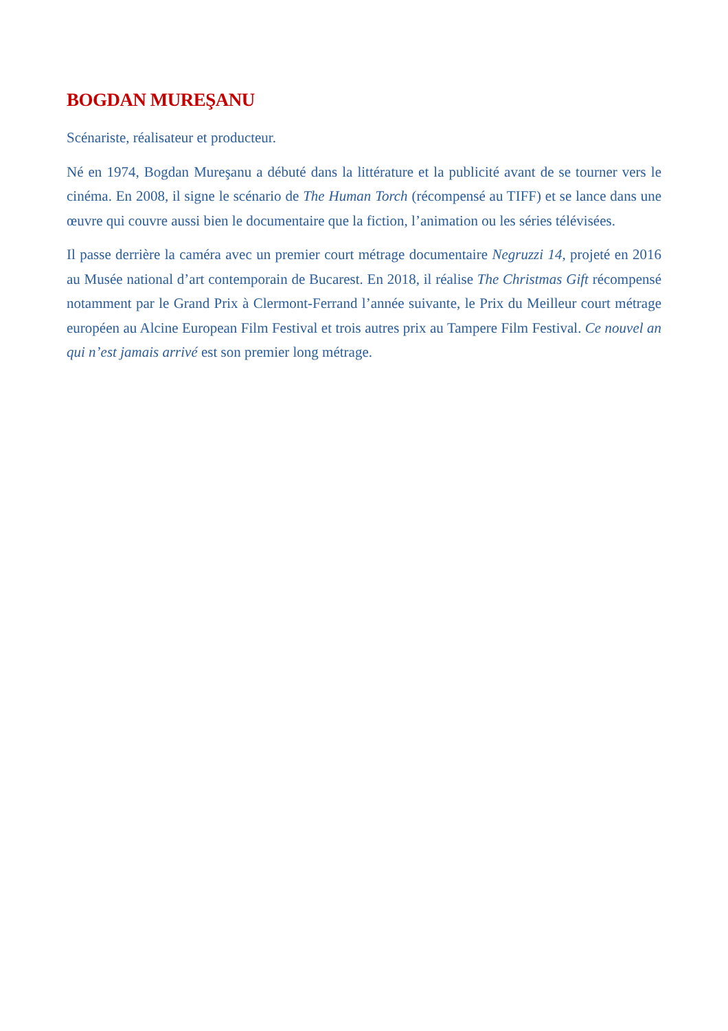BOGDAN MUREŞANU
Scénariste, réalisateur et producteur.
Né en 1974, Bogdan Mureşanu a débuté dans la littérature et la publicité avant de se tourner vers le cinéma. En 2008, il signe le scénario de The Human Torch (récompensé au TIFF) et se lance dans une œuvre qui couvre aussi bien le documentaire que la fiction, l’animation ou les séries télévisées.
Il passe derrière la caméra avec un premier court métrage documentaire Negruzzi 14, projeté en 2016 au Musée national d’art contemporain de Bucarest. En 2018, il réalise The Christmas Gift récompensé notamment par le Grand Prix à Clermont-Ferrand l’année suivante, le Prix du Meilleur court métrage européen au Alcine European Film Festival et trois autres prix au Tampere Film Festival. Ce nouvel an qui n’est jamais arrivé est son premier long métrage.